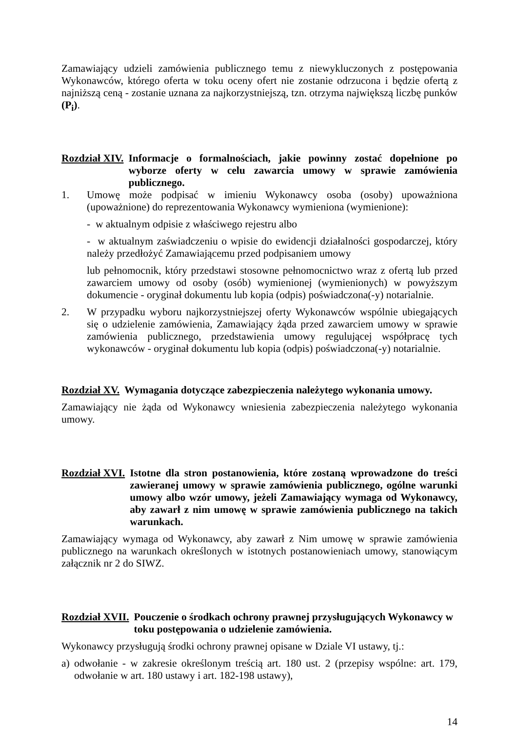Zamawiający udzieli zamówienia publicznego temu z niewykluczonych z postępowania Wykonawców, którego oferta w toku oceny ofert nie zostanie odrzucona i będzie ofertą z najniższą ceną - zostanie uznana za najkorzystniejszą, tzn. otrzyma największą liczbę punków (P<sub>i</sub>).
Rozdział XIV. Informacje o formalnościach, jakie powinny zostać dopełnione po wyborze oferty w celu zawarcia umowy w sprawie zamówienia publicznego.
1. Umowę może podpisać w imieniu Wykonawcy osoba (osoby) upoważniona (upoważnione) do reprezentowania Wykonawcy wymieniona (wymienione):
- w aktualnym odpisie z właściwego rejestru albo
- w aktualnym zaświadczeniu o wpisie do ewidencji działalności gospodarczej, który należy przedłożyć Zamawiającemu przed podpisaniem umowy
lub pełnomocnik, który przedstawi stosowne pełnomocnictwo wraz z ofertą lub przed zawarciem umowy od osoby (osób) wymienionej (wymienionych) w powyższym dokumencie - oryginał dokumentu lub kopia (odpis) poświadczona(-y) notarialnie.
2. W przypadku wyboru najkorzystniejszej oferty Wykonawców wspólnie ubiegających się o udzielenie zamówienia, Zamawiający żąda przed zawarciem umowy w sprawie zamówienia publicznego, przedstawienia umowy regulującej współpracę tych wykonawców - oryginał dokumentu lub kopia (odpis) poświadczona(-y) notarialnie.
Rozdział XV. Wymagania dotyczące zabezpieczenia należytego wykonania umowy.
Zamawiający nie żąda od Wykonawcy wniesienia zabezpieczenia należytego wykonania umowy.
Rozdział XVI. Istotne dla stron postanowienia, które zostaną wprowadzone do treści zawieranej umowy w sprawie zamówienia publicznego, ogólne warunki umowy albo wzór umowy, jeżeli Zamawiający wymaga od Wykonawcy, aby zawarł z nim umowę w sprawie zamówienia publicznego na takich warunkach.
Zamawiający wymaga od Wykonawcy, aby zawarł z Nim umowę w sprawie zamówienia publicznego na warunkach określonych w istotnych postanowieniach umowy, stanowiącym załącznik nr 2 do SIWZ.
Rozdział XVII. Pouczenie o środkach ochrony prawnej przysługujących Wykonawcy w toku postępowania o udzielenie zamówienia.
Wykonawcy przysługują środki ochrony prawnej opisane w Dziale VI ustawy, tj.:
a) odwołanie - w zakresie określonym treścią art. 180 ust. 2 (przepisy wspólne: art. 179, odwołanie w art. 180 ustawy i art. 182-198 ustawy),
14